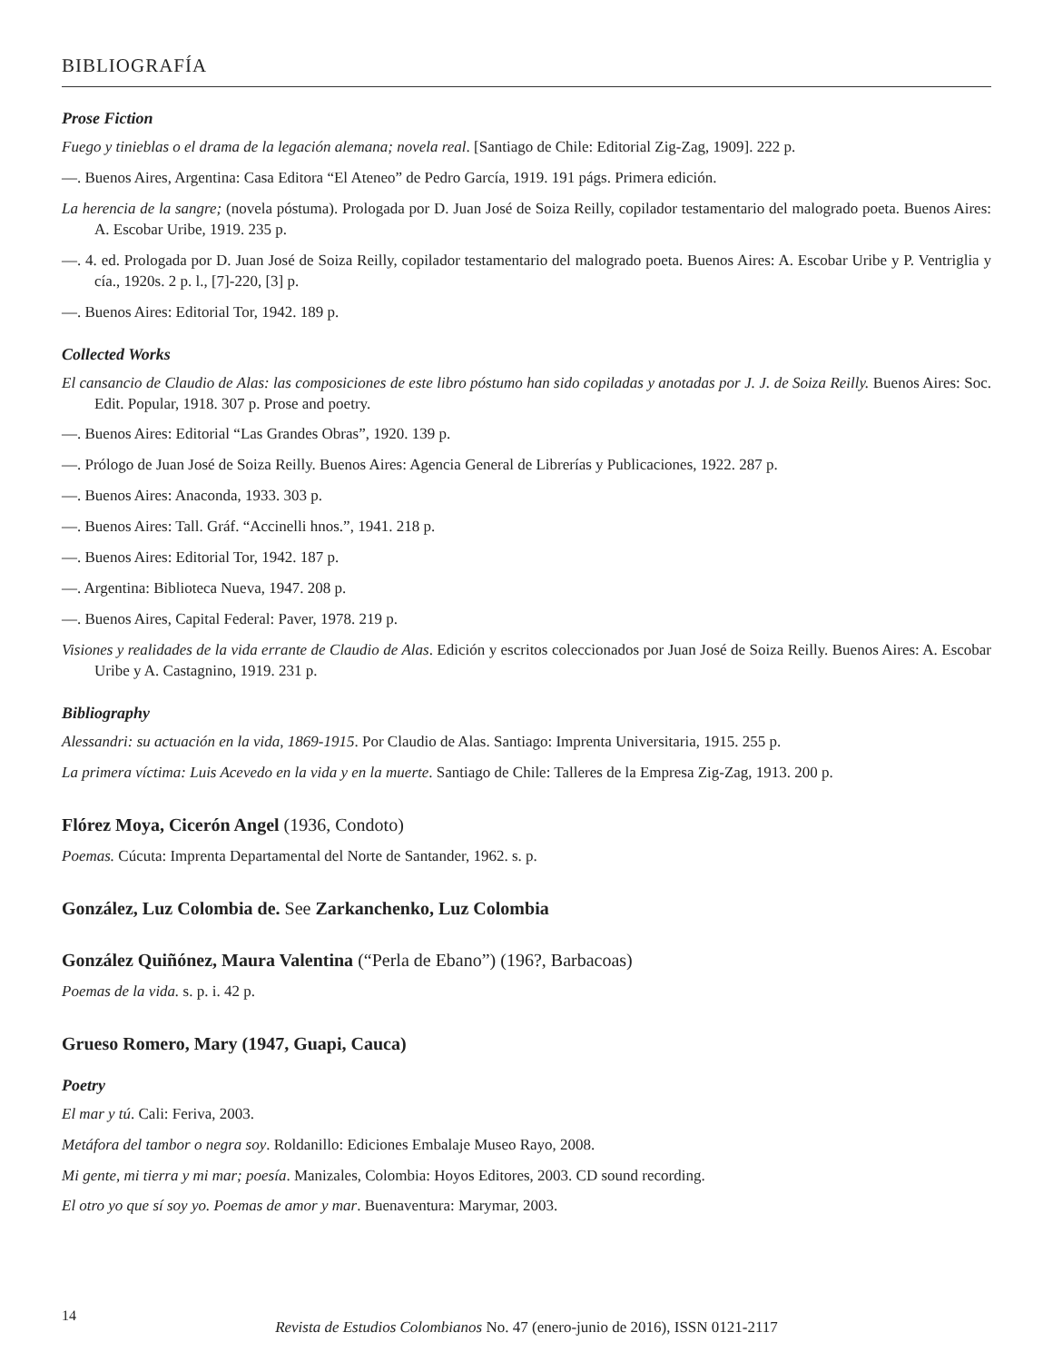BIBLIOGRAFÍA
Prose Fiction
Fuego y tinieblas o el drama de la legación alemana; novela real. [Santiago de Chile: Editorial Zig-Zag, 1909]. 222 p.
—. Buenos Aires, Argentina: Casa Editora “El Ateneo” de Pedro García, 1919. 191 págs. Primera edición.
La herencia de la sangre; (novela póstuma). Prologada por D. Juan José de Soiza Reilly, copilador testamentario del malogrado poeta. Buenos Aires: A. Escobar Uribe, 1919. 235 p.
—. 4. ed. Prologada por D. Juan José de Soiza Reilly, copilador testamentario del malogrado poeta. Buenos Aires: A. Escobar Uribe y P. Ventriglia y cía., 1920s. 2 p. l., [7]-220, [3] p.
—. Buenos Aires: Editorial Tor, 1942. 189 p.
Collected Works
El cansancio de Claudio de Alas: las composiciones de este libro póstumo han sido copiladas y anotadas por J. J. de Soiza Reilly. Buenos Aires: Soc. Edit. Popular, 1918. 307 p. Prose and poetry.
—. Buenos Aires: Editorial “Las Grandes Obras”, 1920. 139 p.
—. Prólogo de Juan José de Soiza Reilly. Buenos Aires: Agencia General de Librerías y Publicaciones, 1922. 287 p.
—. Buenos Aires: Anaconda, 1933. 303 p.
—. Buenos Aires: Tall. Gráf. “Accinelli hnos.”, 1941. 218 p.
—. Buenos Aires: Editorial Tor, 1942. 187 p.
—. Argentina: Biblioteca Nueva, 1947. 208 p.
—. Buenos Aires, Capital Federal: Paver, 1978. 219 p.
Visiones y realidades de la vida errante de Claudio de Alas. Edición y escritos coleccionados por Juan José de Soiza Reilly. Buenos Aires: A. Escobar Uribe y A. Castagnino, 1919. 231 p.
Bibliography
Alessandri: su actuación en la vida, 1869-1915. Por Claudio de Alas. Santiago: Imprenta Universitaria, 1915. 255 p.
La primera víctima: Luis Acevedo en la vida y en la muerte. Santiago de Chile: Talleres de la Empresa Zig-Zag, 1913. 200 p.
Flórez Moya, Cicerón Angel (1936, Condoto)
Poemas. Cúcuta: Imprenta Departamental del Norte de Santander, 1962. s. p.
González, Luz Colombia de. See Zarkanchenko, Luz Colombia
González Quiñónez, Maura Valentina (“Perla de Ebano”) (196?, Barbacoas)
Poemas de la vida. s. p. i. 42 p.
Grueso Romero, Mary (1947, Guapi, Cauca)
Poetry
El mar y tú. Cali: Feriva, 2003.
Metáfora del tambor o negra soy. Roldanillo: Ediciones Embalaje Museo Rayo, 2008.
Mi gente, mi tierra y mi mar; poesía. Manizales, Colombia: Hoyos Editores, 2003. CD sound recording.
El otro yo que sí soy yo. Poemas de amor y mar. Buenaventura: Marymar, 2003.
14
Revista de Estudios Colombianos No. 47 (enero-junio de 2016), ISSN 0121-2117